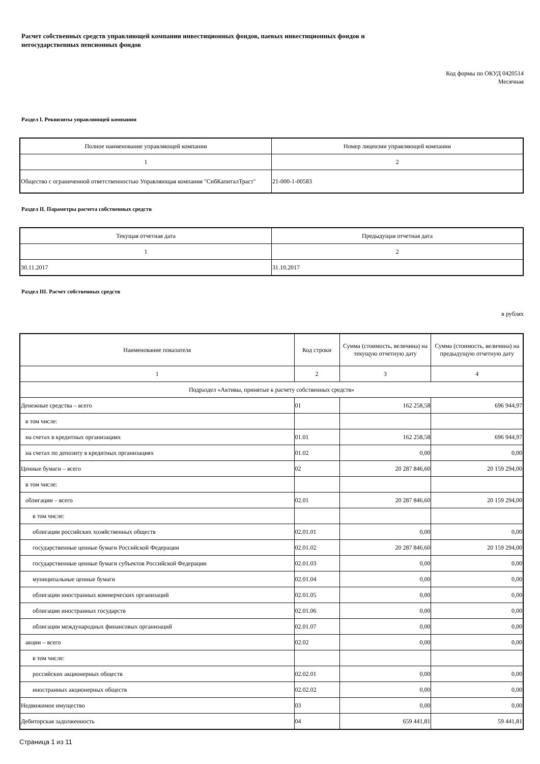Расчет собственных средств управляющей компании инвестиционных фондов, паевых инвестиционных фондов и
негосударственных пенсионных фондов
Код формы по ОКУД 0420514
Месячная
Раздел I. Реквизиты управляющей компании
| Полное наименование управляющей компании | Номер лицензии управляющей компании |
| --- | --- |
| 1 | 2 |
| Общество с ограниченной ответственностью Управляющая компания "СибКапиталТраст" | 21-000-1-00583 |
Раздел II. Параметры расчета собственных средств
| Текущая отчетная дата | Предыдущая отчетная дата |
| --- | --- |
| 1 | 2 |
| 30.11.2017 | 31.10.2017 |
Раздел III. Расчет собственных средств
в рублях
| Наименование показателя | Код строки | Сумма (стоимость, величина) на текущую отчетную дату | Сумма (стоимость, величина) на предыдущую отчетную дату |
| --- | --- | --- | --- |
| 1 | 2 | 3 | 4 |
| Подраздел «Активы, принятые к расчету собственных средств» | | | |
| Денежные средства – всего | 01 | 162 258,58 | 696 944,97 |
| в том числе: | | | |
| на счетах в кредитных организациях | 01.01 | 162 258,58 | 696 944,97 |
| на счетах по депозиту в кредитных организациях | 01.02 | 0,00 | 0,00 |
| Ценные бумаги – всего | 02 | 20 287 846,60 | 20 159 294,00 |
| в том числе: | | | |
| облигации – всего | 02.01 | 20 287 846,60 | 20 159 294,00 |
| в том числе: | | | |
| облигации российских хозяйственных обществ | 02.01.01 | 0,00 | 0,00 |
| государственные ценные бумаги Российской Федерации | 02.01.02 | 20 287 846,60 | 20 159 294,00 |
| государственные ценные бумаги субъектов Российской Федерации | 02.01.03 | 0,00 | 0,00 |
| муниципальные ценные бумаги | 02.01.04 | 0,00 | 0,00 |
| облигации иностранных коммерческих организаций | 02.01.05 | 0,00 | 0,00 |
| облигации иностранных государств | 02.01.06 | 0,00 | 0,00 |
| облигации международных финансовых организаций | 02.01.07 | 0,00 | 0,00 |
| акции – всего | 02.02 | 0,00 | 0,00 |
| в том числе: | | | |
| российских акционерных обществ | 02.02.01 | 0,00 | 0,00 |
| иностранных акционерных обществ | 02.02.02 | 0,00 | 0,00 |
| Недвижимое имущество | 03 | 0,00 | 0,00 |
| Дебиторская задолженность | 04 | 659 441,81 | 59 441,81 |
Страница 1 из 11